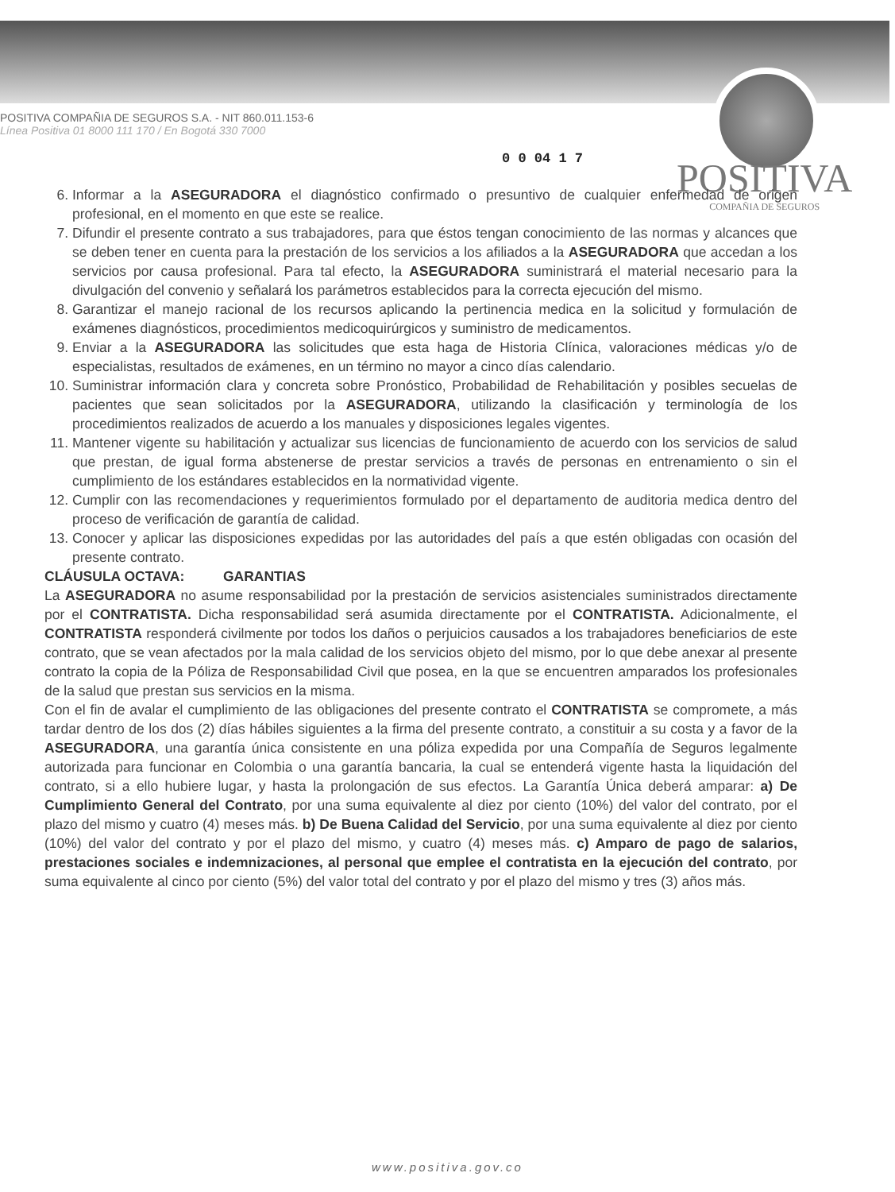POSITIVA
COMPAÑIA DE SEGUROS
POSITIVA COMPAÑIA DE SEGUROS S.A. - NIT 860.011.153-6
Línea Positiva 01 8000 111 170 / En Bogotá 330 7000
0 0 04 1 7
6. Informar a la ASEGURADORA el diagnóstico confirmado o presuntivo de cualquier enfermedad de origen profesional, en el momento en que este se realice.
7. Difundir el presente contrato a sus trabajadores, para que éstos tengan conocimiento de las normas y alcances que se deben tener en cuenta para la prestación de los servicios a los afiliados a la ASEGURADORA que accedan a los servicios por causa profesional. Para tal efecto, la ASEGURADORA suministrará el material necesario para la divulgación del convenio y señalará los parámetros establecidos para la correcta ejecución del mismo.
8. Garantizar el manejo racional de los recursos aplicando la pertinencia medica en la solicitud y formulación de exámenes diagnósticos, procedimientos medicoquirúrgicos y suministro de medicamentos.
9. Enviar a la ASEGURADORA las solicitudes que esta haga de Historia Clínica, valoraciones médicas y/o de especialistas, resultados de exámenes, en un término no mayor a cinco días calendario.
10. Suministrar información clara y concreta sobre Pronóstico, Probabilidad de Rehabilitación y posibles secuelas de pacientes que sean solicitados por la ASEGURADORA, utilizando la clasificación y terminología de los procedimientos realizados de acuerdo a los manuales y disposiciones legales vigentes.
11. Mantener vigente su habilitación y actualizar sus licencias de funcionamiento de acuerdo con los servicios de salud que prestan, de igual forma abstenerse de prestar servicios a través de personas en entrenamiento o sin el cumplimiento de los estándares establecidos en la normatividad vigente.
12. Cumplir con las recomendaciones y requerimientos formulado por el departamento de auditoria medica dentro del proceso de verificación de garantía de calidad.
13. Conocer y aplicar las disposiciones expedidas por las autoridades del país a que estén obligadas con ocasión del presente contrato.
CLÁUSULA OCTAVA: GARANTIAS
La ASEGURADORA no asume responsabilidad por la prestación de servicios asistenciales suministrados directamente por el CONTRATISTA. Dicha responsabilidad será asumida directamente por el CONTRATISTA. Adicionalmente, el CONTRATISTA responderá civilmente por todos los daños o perjuicios causados a los trabajadores beneficiarios de este contrato, que se vean afectados por la mala calidad de los servicios objeto del mismo, por lo que debe anexar al presente contrato la copia de la Póliza de Responsabilidad Civil que posea, en la que se encuentren amparados los profesionales de la salud que prestan sus servicios en la misma.
Con el fin de avalar el cumplimiento de las obligaciones del presente contrato el CONTRATISTA se compromete, a más tardar dentro de los dos (2) días hábiles siguientes a la firma del presente contrato, a constituir a su costa y a favor de la ASEGURADORA, una garantía única consistente en una póliza expedida por una Compañía de Seguros legalmente autorizada para funcionar en Colombia o una garantía bancaria, la cual se entenderá vigente hasta la liquidación del contrato, si a ello hubiere lugar, y hasta la prolongación de sus efectos. La Garantía Única deberá amparar: a) De Cumplimiento General del Contrato, por una suma equivalente al diez por ciento (10%) del valor del contrato, por el plazo del mismo y cuatro (4) meses más. b) De Buena Calidad del Servicio, por una suma equivalente al diez por ciento (10%) del valor del contrato y por el plazo del mismo, y cuatro (4) meses más. c) Amparo de pago de salarios, prestaciones sociales e indemnizaciones, al personal que emplee el contratista en la ejecución del contrato, por suma equivalente al cinco por ciento (5%) del valor total del contrato y por el plazo del mismo y tres (3) años más.
www.positiva.gov.co